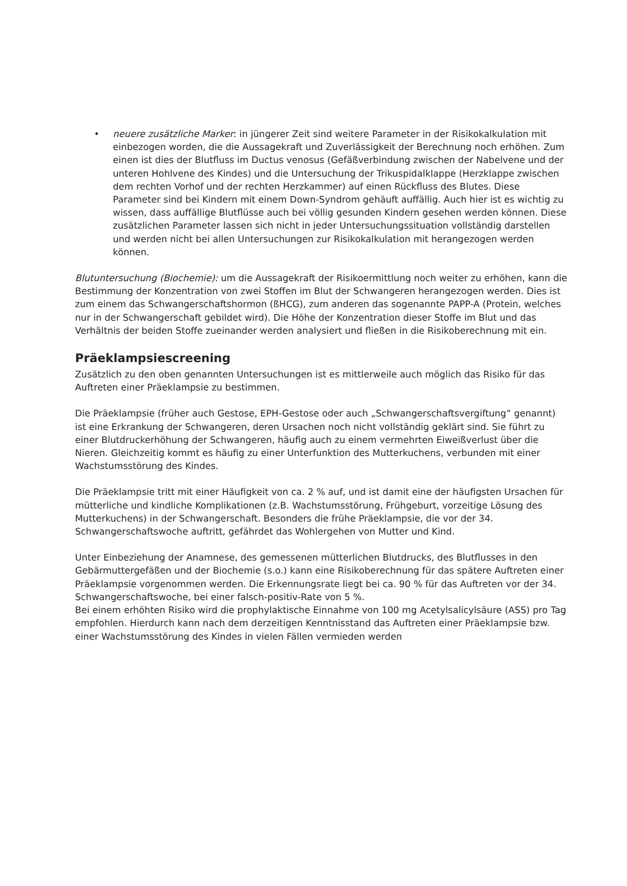• neuere zusätzliche Marker: in jüngerer Zeit sind weitere Parameter in der Risikokalkulation mit einbezogen worden, die die Aussagekraft und Zuverlässigkeit der Berechnung noch erhöhen. Zum einen ist dies der Blutfluss im Ductus venosus (Gefäßverbindung zwischen der Nabelvene und der unteren Hohlvene des Kindes) und die Untersuchung der Trikuspidalklappe (Herzklappe zwischen dem rechten Vorhof und der rechten Herzkammer) auf einen Rückfluss des Blutes. Diese Parameter sind bei Kindern mit einem Down-Syndrom gehäuft auffällig. Auch hier ist es wichtig zu wissen, dass auffällige Blutflüsse auch bei völlig gesunden Kindern gesehen werden können. Diese zusätzlichen Parameter lassen sich nicht in jeder Untersuchungssituation vollständig darstellen und werden nicht bei allen Untersuchungen zur Risikokalkulation mit herangezogen werden können.
Blutuntersuchung (Biochemie): um die Aussagekraft der Risikoermittlung noch weiter zu erhöhen, kann die Bestimmung der Konzentration von zwei Stoffen im Blut der Schwangeren herangezogen werden. Dies ist zum einem das Schwangerschaftshormon (ßHCG), zum anderen das sogenannte PAPP-A (Protein, welches nur in der Schwangerschaft gebildet wird). Die Höhe der Konzentration dieser Stoffe im Blut und das Verhältnis der beiden Stoffe zueinander werden analysiert und fließen in die Risikoberechnung mit ein.
Präeklampsiescreening
Zusätzlich zu den oben genannten Untersuchungen ist es mittlerweile auch möglich das Risiko für das Auftreten einer Präeklampsie zu bestimmen.
Die Präeklampsie (früher auch Gestose, EPH-Gestose oder auch „Schwangerschaftsvergiftung“ genannt) ist eine Erkrankung der Schwangeren, deren Ursachen noch nicht vollständig geklärt sind. Sie führt zu einer Blutdruckerhöhung der Schwangeren, häufig auch zu einem vermehrten Eiweißverlust über die Nieren. Gleichzeitig kommt es häufig zu einer Unterfunktion des Mutterkuchens, verbunden mit einer Wachstumsstörung des Kindes.
Die Präeklampsie tritt mit einer Häufigkeit von ca. 2 % auf, und ist damit eine der häufigsten Ursachen für mütterliche und kindliche Komplikationen (z.B. Wachstumsstörung, Frühgeburt, vorzeitige Lösung des Mutterkuchens) in der Schwangerschaft. Besonders die frühe Präeklampsie, die vor der 34. Schwangerschaftswoche auftritt, gefährdet das Wohlergehen von Mutter und Kind.
Unter Einbeziehung der Anamnese, des gemessenen mütterlichen Blutdrucks, des Blutflusses in den Gebärmuttergefäßen und der Biochemie (s.o.) kann eine Risikoberechnung für das spätere Auftreten einer Präeklampsie vorgenommen werden. Die Erkennungsrate liegt bei ca. 90 % für das Auftreten vor der 34. Schwangerschaftswoche, bei einer falsch-positiv-Rate von 5 %.
Bei einem erhöhten Risiko wird die prophylaktische Einnahme von 100 mg Acetylsalicylsäure (ASS) pro Tag empfohlen. Hierdurch kann nach dem derzeitigen Kenntnisstand das Auftreten einer Präeklampsie bzw. einer Wachstumsstörung des Kindes in vielen Fällen vermieden werden